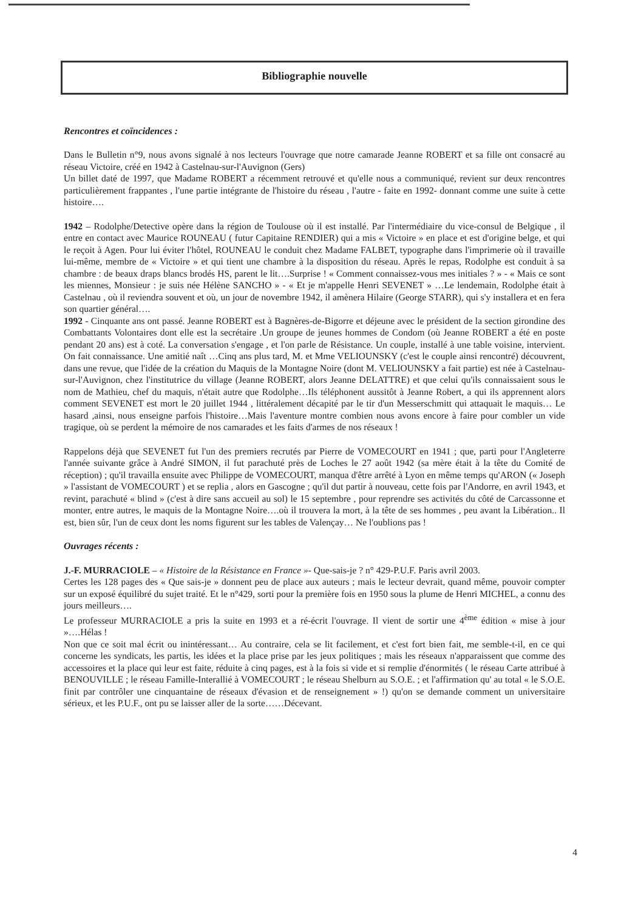Bibliographie nouvelle
Rencontres et coïncidences :
Dans le Bulletin n°9, nous avons signalé à nos lecteurs l'ouvrage que notre camarade Jeanne ROBERT et sa fille ont consacré au réseau Victoire, créé en 1942 à Castelnau-sur-l'Auvignon (Gers)
Un billet daté de 1997, que Madame ROBERT a récemment retrouvé et qu'elle nous a communiqué, revient sur deux rencontres particulièrement frappantes , l'une partie intégrante de l'histoire du réseau , l'autre - faite en 1992- donnant comme une suite à cette histoire….
1942 – Rodolphe/Detective opère dans la région de Toulouse où il est installé. Par l'intermédiaire du vice-consul de Belgique , il entre en contact avec Maurice ROUNEAU ( futur Capitaine RENDIER) qui a mis « Victoire » en place et est d'origine belge, et qui le reçoit à Agen. Pour lui éviter l'hôtel, ROUNEAU le conduit chez Madame FALBET, typographe dans l'imprimerie où il travaille lui-même, membre de « Victoire » et qui tient une chambre à la disposition du réseau. Après le repas, Rodolphe est conduit à sa chambre : de beaux draps blancs brodés HS, parent le lit….Surprise ! « Comment connaissez-vous mes initiales ? » - « Mais ce sont les miennes, Monsieur : je suis née Hélène SANCHO » - « Et je m'appelle Henri SEVENET » …Le lendemain, Rodolphe était à Castelnau , où il reviendra souvent et où, un jour de novembre 1942, il amènera Hilaire (George STARR), qui s'y installera et en fera son quartier général….
1992 - Cinquante ans ont passé. Jeanne ROBERT est à Bagnères-de-Bigorre et déjeune avec le président de la section girondine des Combattants Volontaires dont elle est la secrétaire .Un groupe de jeunes hommes de Condom (où Jeanne ROBERT a été en poste pendant 20 ans) est à coté. La conversation s'engage , et l'on parle de Résistance. Un couple, installé à une table voisine, intervient. On fait connaissance. Une amitié naît …Cinq ans plus tard, M. et Mme VELIOUNSKY (c'est le couple ainsi rencontré) découvrent, dans une revue, que l'idée de la création du Maquis de la Montagne Noire (dont M. VELIOUNSKY a fait partie) est née à Castelnau-sur-l'Auvignon, chez l'institutrice du village (Jeanne ROBERT, alors Jeanne DELATTRE) et que celui qu'ils connaissaient sous le nom de Mathieu, chef du maquis, n'était autre que Rodolphe…Ils téléphonent aussitôt à Jeanne Robert, a qui ils apprennent alors comment SEVENET est mort le 20 juillet 1944 , littéralement décapité par le tir d'un Messerschmitt qui attaquait le maquis… Le hasard ,ainsi, nous enseigne parfois l'histoire…Mais l'aventure montre combien nous avons encore à faire pour combler un vide tragique, où se perdent la mémoire de nos camarades et les faits d'armes de nos réseaux !
Rappelons déjà que SEVENET fut l'un des premiers recrutés par Pierre de VOMECOURT en 1941 ; que, parti pour l'Angleterre l'année suivante grâce à André SIMON, il fut parachuté près de Loches le 27 août 1942 (sa mère était à la tête du Comité de réception) ; qu'il travailla ensuite avec Philippe de VOMECOURT, manqua d'être arrêté à Lyon en même temps qu'ARON (« Joseph » l'assistant de VOMECOURT ) et se replia , alors en Gascogne ; qu'il dut partir à nouveau, cette fois par l'Andorre, en avril 1943, et revint, parachuté « blind » (c'est à dire sans accueil au sol) le 15 septembre , pour reprendre ses activités du côté de Carcassonne et monter, entre autres, le maquis de la Montagne Noire….où il trouvera la mort, à la tête de ses hommes , peu avant la Libération.. Il est, bien sûr, l'un de ceux dont les noms figurent sur les tables de Valençay… Ne l'oublions pas !
Ouvrages récents :
J.-F. MURRACIOLE – « Histoire de la Résistance en France »- Que-sais-je ? n° 429-P.U.F. Paris avril 2003.
Certes les 128 pages des « Que sais-je » donnent peu de place aux auteurs ; mais le lecteur devrait, quand même, pouvoir compter sur un exposé équilibré du sujet traité. Et le n°429, sorti pour la première fois en 1950 sous la plume de Henri MICHEL, a connu des jours meilleurs….
Le professeur MURRACIOLE a pris la suite en 1993 et a ré-écrit l'ouvrage. Il vient de sortir une 4<sup>ème</sup> édition « mise à jour »….Hélas !
Non que ce soit mal écrit ou inintéressant… Au contraire, cela se lit facilement, et c'est fort bien fait, me semble-t-il, en ce qui concerne les syndicats, les partis, les idées et la place prise par les jeux politiques ; mais les réseaux n'apparaissent que comme des accessoires et la place qui leur est faite, réduite à cinq pages, est à la fois si vide et si remplie d'énormités ( le réseau Carte attribué à BENOUVILLE ; le réseau Famille-Interallié à VOMECOURT ; le réseau Shelburn au S.O.E. ; et l'affirmation qu' au total « le S.O.E. finit par contrôler une cinquantaine de réseaux d'évasion et de renseignement » !) qu'on se demande comment un universitaire sérieux, et les P.U.F., ont pu se laisser aller de la sorte……Décevant.
4